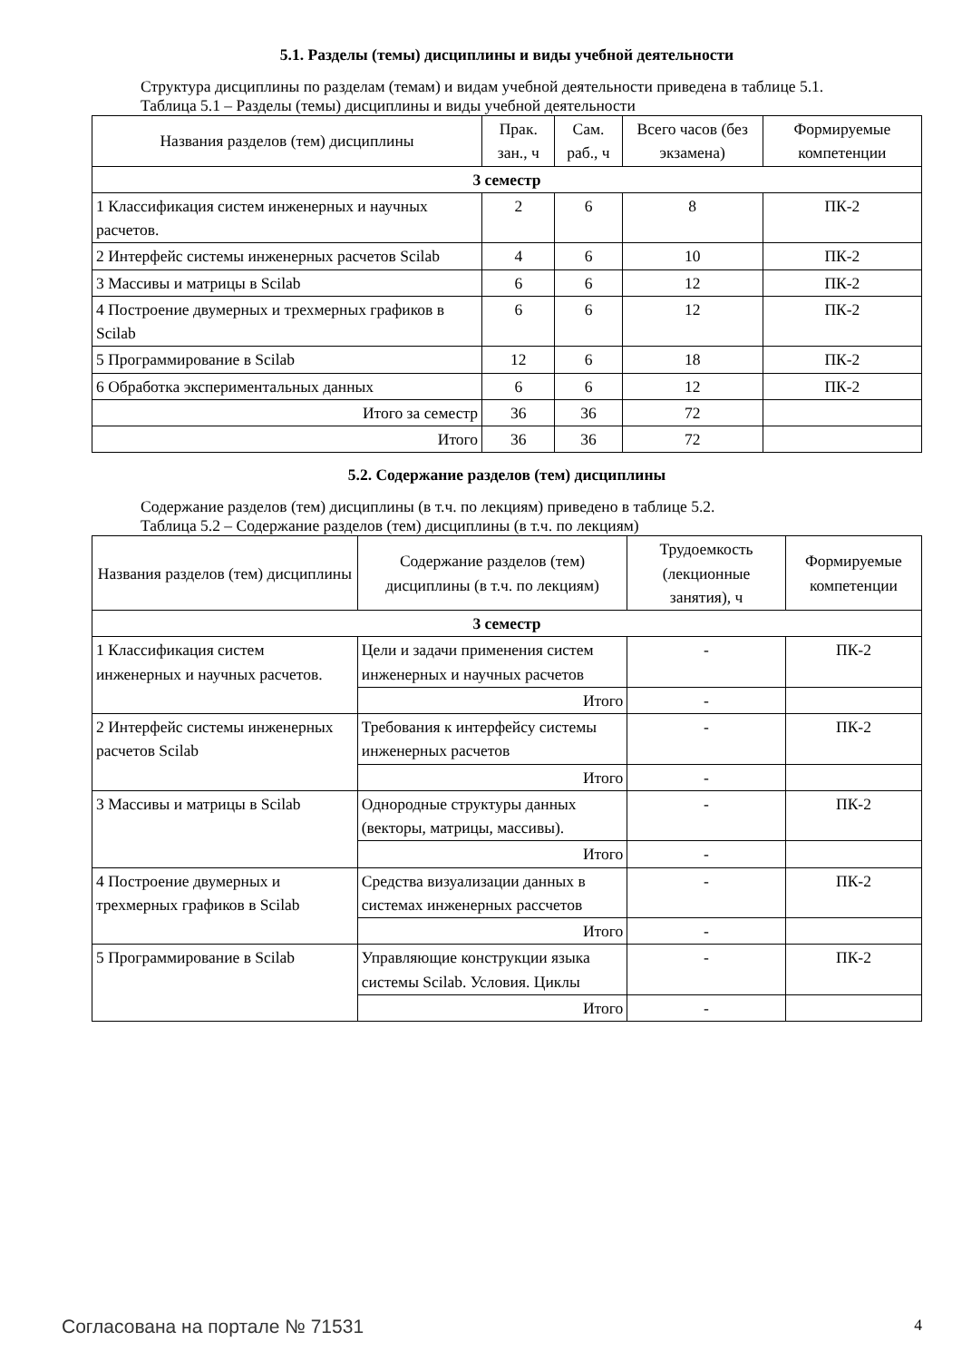5.1. Разделы (темы) дисциплины и виды учебной деятельности
Структура дисциплины по разделам (темам) и видам учебной деятельности приведена в таблице 5.1.
Таблица 5.1 – Разделы (темы) дисциплины и виды учебной деятельности
| Названия разделов (тем) дисциплины | Прак. зан., ч | Сам. раб., ч | Всего часов (без экзамена) | Формируемые компетенции |
| --- | --- | --- | --- | --- |
| 3 семестр | | | | |
| 1 Классификация систем инженерных и научных расчетов. | 2 | 6 | 8 | ПК-2 |
| 2 Интерфейс системы инженерных расчетов Scilab | 4 | 6 | 10 | ПК-2 |
| 3 Массивы и матрицы в Scilab | 6 | 6 | 12 | ПК-2 |
| 4 Построение двумерных и трехмерных графиков в Scilab | 6 | 6 | 12 | ПК-2 |
| 5 Программирование в Scilab | 12 | 6 | 18 | ПК-2 |
| 6 Обработка экспериментальных данных | 6 | 6 | 12 | ПК-2 |
| Итого за семестр | 36 | 36 | 72 | |
| Итого | 36 | 36 | 72 | |
5.2. Содержание разделов (тем) дисциплины
Содержание разделов (тем) дисциплины (в т.ч. по лекциям) приведено в таблице 5.2.
Таблица 5.2 – Содержание разделов (тем) дисциплины (в т.ч. по лекциям)
| Названия разделов (тем) дисциплины | Содержание разделов (тем) дисциплины (в т.ч. по лекциям) | Трудоемкость (лекционные занятия), ч | Формируемые компетенции |
| --- | --- | --- | --- |
| 3 семестр | | | |
| 1 Классификация систем инженерных и научных расчетов. | Цели и задачи применения систем инженерных и научных расчетов | - | ПК-2 |
| | Итого | - | |
| 2 Интерфейс системы инженерных расчетов Scilab | Требования к интерфейсу системы инженерных расчетов | - | ПК-2 |
| | Итого | - | |
| 3 Массивы и матрицы в Scilab | Однородные структуры данных (векторы, матрицы, массивы). | - | ПК-2 |
| | Итого | - | |
| 4 Построение двумерных и трехмерных графиков в Scilab | Средства визуализации данных в системах инженерных рассчетов | - | ПК-2 |
| | Итого | - | |
| 5 Программирование в Scilab | Управляющие конструкции языка системы Scilab. Условия. Циклы | - | ПК-2 |
| | Итого | - | |
Согласована на портале № 71531 4